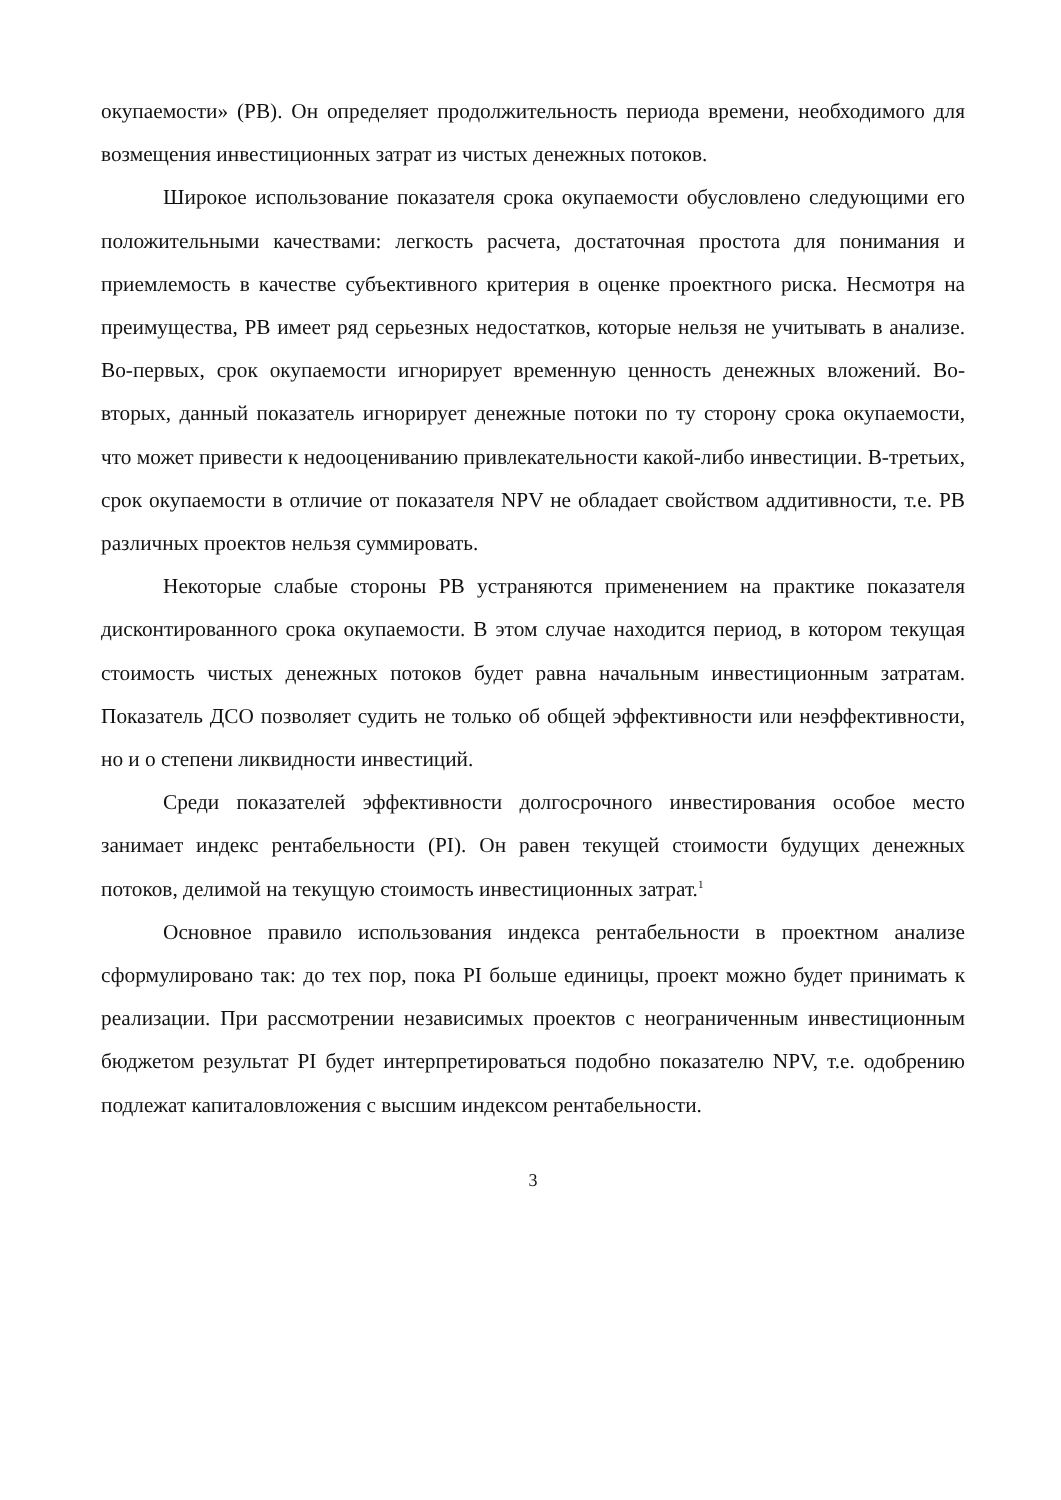окупаемости» (PB). Он определяет продолжительность периода времени, необходимого для возмещения инвестиционных затрат из чистых денежных потоков.
Широкое использование показателя срока окупаемости обусловлено следующими его положительными качествами: легкость расчета, достаточная простота для понимания и приемлемость в качестве субъективного критерия в оценке проектного риска. Несмотря на преимущества, PB имеет ряд серьезных недостатков, которые нельзя не учитывать в анализе. Во-первых, срок окупаемости игнорирует временную ценность денежных вложений. Во-вторых, данный показатель игнорирует денежные потоки по ту сторону срока окупаемости, что может привести к недооцениванию привлекательности какой-либо инвестиции. В-третьих, срок окупаемости в отличие от показателя NPV не обладает свойством аддитивности, т.е. PB различных проектов нельзя суммировать.
Некоторые слабые стороны PB устраняются применением на практике показателя дисконтированного срока окупаемости. В этом случае находится период, в котором текущая стоимость чистых денежных потоков будет равна начальным инвестиционным затратам. Показатель ДСО позволяет судить не только об общей эффективности или неэффективности, но и о степени ликвидности инвестиций.
Среди показателей эффективности долгосрочного инвестирования особое место занимает индекс рентабельности (PI). Он равен текущей стоимости будущих денежных потоков, делимой на текущую стоимость инвестиционных затрат.<sup>1</sup>
Основное правило использования индекса рентабельности в проектном анализе сформулировано так: до тех пор, пока PI больше единицы, проект можно будет принимать к реализации. При рассмотрении независимых проектов с неограниченным инвестиционным бюджетом результат PI будет интерпретироваться подобно показателю NPV, т.е. одобрению подлежат капиталовложения с высшим индексом рентабельности.
3